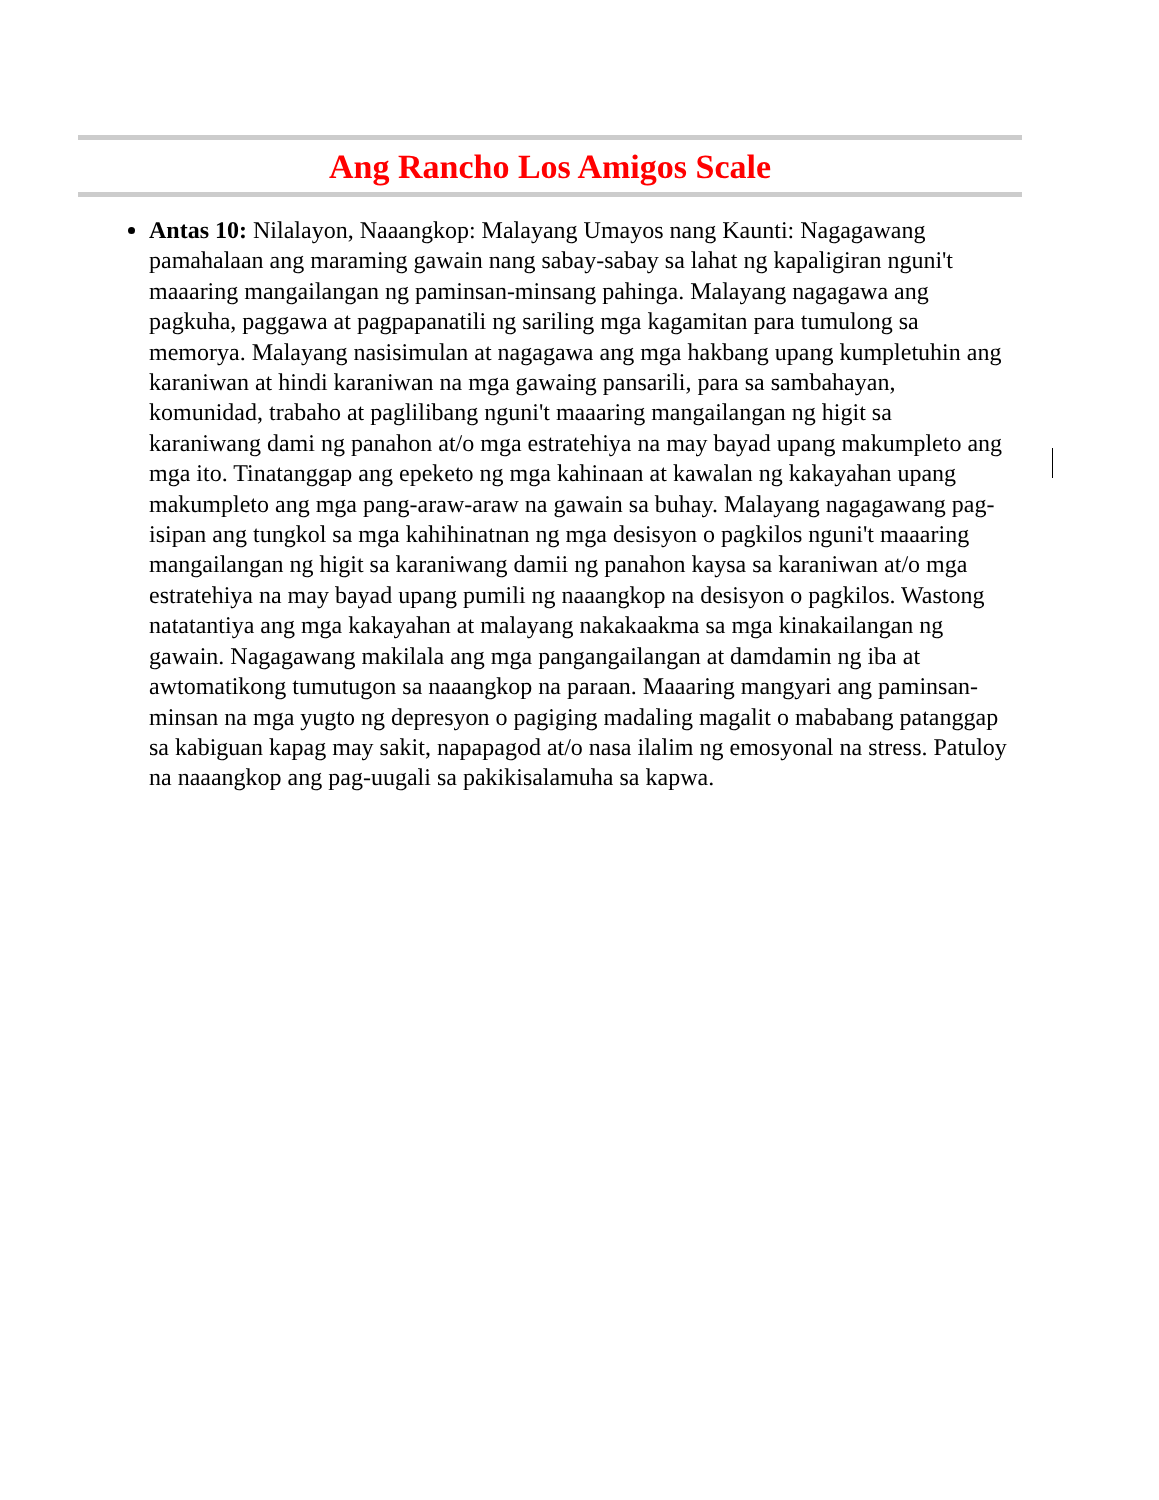Ang Rancho Los Amigos Scale
Antas 10: Nilalayon, Naaangkop: Malayang Umayos nang Kaunti: Nagagawang pamahalaan ang maraming gawain nang sabay-sabay sa lahat ng kapaligiran nguni't maaaring mangailangan ng paminsan-minsang pahinga. Malayang nagagawa ang pagkuha, paggawa at pagpapanatili ng sariling mga kagamitan para tumulong sa memorya. Malayang nasisimulan at nagagawa ang mga hakbang upang kumpletuhin ang karaniwan at hindi karaniwan na mga gawaing pansarili, para sa sambahayan, komunidad, trabaho at paglilibang nguni't maaaring mangailangan ng higit sa karaniwang dami ng panahon at/o mga estratehiya na may bayad upang makumpleto ang mga ito. Tinatanggap ang epeketo ng mga kahinaan at kawalan ng kakayahan upang makumpleto ang mga pang-araw-araw na gawain sa buhay. Malayang nagagawang pag-isipan ang tungkol sa mga kahihinatnan ng mga desisyon o pagkilos nguni't maaaring mangailangan ng higit sa karaniwang damii ng panahon kaysa sa karaniwan at/o mga estratehiya na may bayad upang pumili ng naaangkop na desisyon o pagkilos. Wastong natatantiya ang mga kakayahan at malayang nakakaakma sa mga kinakailangan ng gawain. Nagagawang makilala ang mga pangangailangan at damdamin ng iba at awtomatikong tumutugon sa naaangkop na paraan. Maaaring mangyari ang paminsan-minsan na mga yugto ng depresyon o pagiging madaling magalit o mababang patanggap sa kabiguan kapag may sakit, napapagod at/o nasa ilalim ng emosyonal na stress. Patuloy na naaangkop ang pag-uugali sa pakikisalamuha sa kapwa.